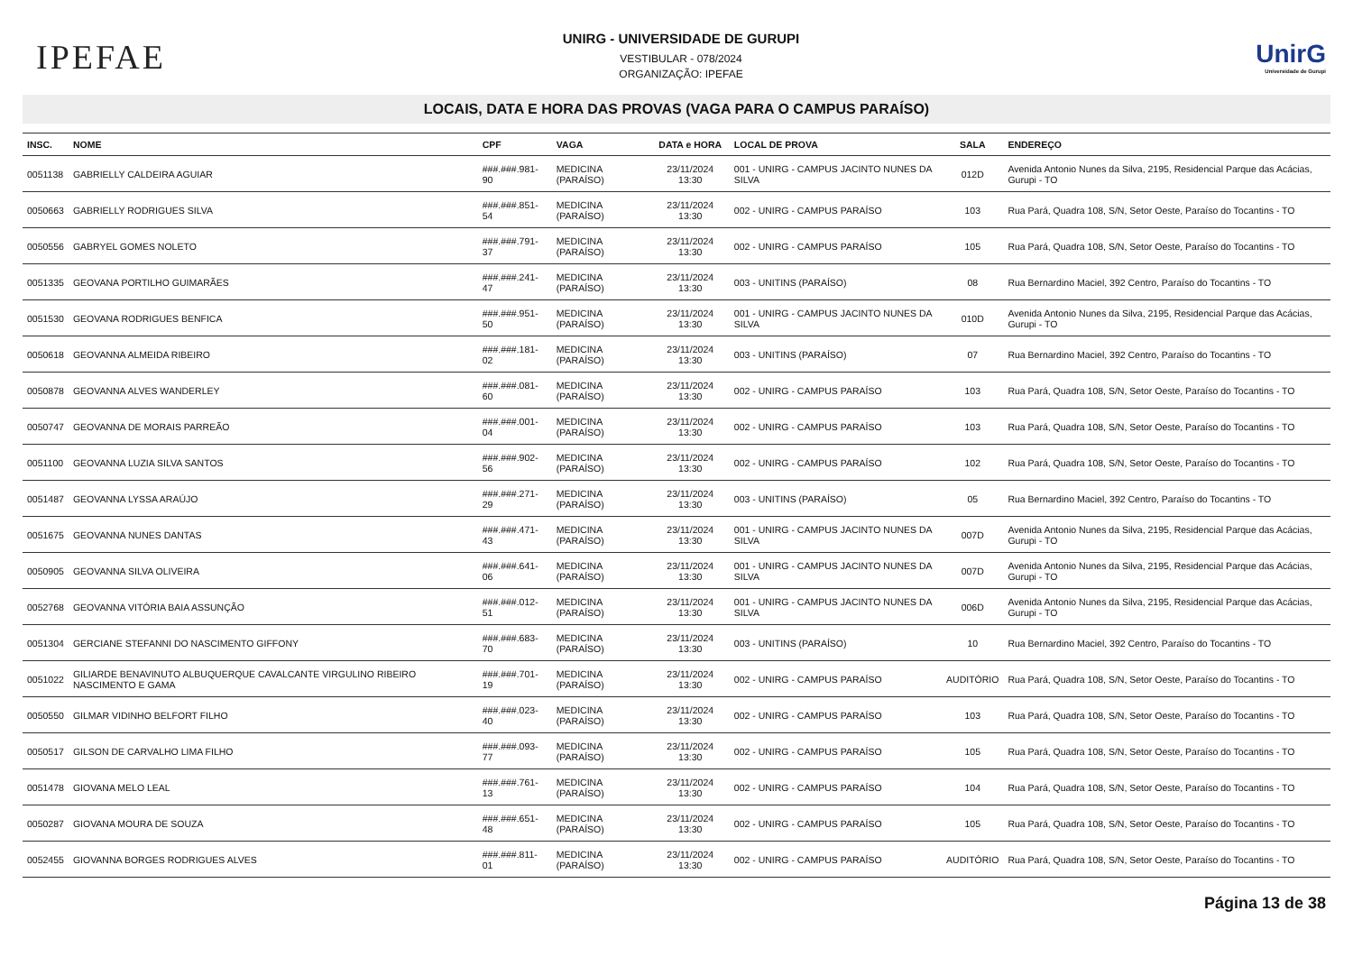IPEFAE
UNIRG - UNIVERSIDADE DE GURUPI
VESTIBULAR - 078/2024
ORGANIZAÇÃO: IPEFAE
UnirG
Universidade de Gurupi
LOCAIS, DATA E HORA DAS PROVAS (VAGA PARA O CAMPUS PARAÍSO)
| INSC. | NOME | CPF | VAGA | DATA e HORA | LOCAL DE PROVA | SALA | ENDEREÇO |
| --- | --- | --- | --- | --- | --- | --- | --- |
| 0051138 | GABRIELLY CALDEIRA AGUIAR | ###.###.981-90 | MEDICINA (PARAÍSO) | 23/11/2024 13:30 | 001 - UNIRG - CAMPUS JACINTO NUNES DA SILVA | 012D | Avenida Antonio Nunes da Silva, 2195, Residencial Parque das Acácias, Gurupi - TO |
| 0050663 | GABRIELLY RODRIGUES SILVA | ###.###.851-54 | MEDICINA (PARAÍSO) | 23/11/2024 13:30 | 002 - UNIRG - CAMPUS PARAÍSO | 103 | Rua Pará, Quadra 108, S/N, Setor Oeste, Paraíso do Tocantins - TO |
| 0050556 | GABRYEL GOMES NOLETO | ###.###.791-37 | MEDICINA (PARAÍSO) | 23/11/2024 13:30 | 002 - UNIRG - CAMPUS PARAÍSO | 105 | Rua Pará, Quadra 108, S/N, Setor Oeste, Paraíso do Tocantins - TO |
| 0051335 | GEOVANA PORTILHO GUIMARÃES | ###.###.241-47 | MEDICINA (PARAÍSO) | 23/11/2024 13:30 | 003 - UNITINS (PARAÍSO) | 08 | Rua Bernardino Maciel, 392 Centro, Paraíso do Tocantins - TO |
| 0051530 | GEOVANA RODRIGUES BENFICA | ###.###.951-50 | MEDICINA (PARAÍSO) | 23/11/2024 13:30 | 001 - UNIRG - CAMPUS JACINTO NUNES DA SILVA | 010D | Avenida Antonio Nunes da Silva, 2195, Residencial Parque das Acácias, Gurupi - TO |
| 0050618 | GEOVANNA ALMEIDA RIBEIRO | ###.###.181-02 | MEDICINA (PARAÍSO) | 23/11/2024 13:30 | 003 - UNITINS (PARAÍSO) | 07 | Rua Bernardino Maciel, 392 Centro, Paraíso do Tocantins - TO |
| 0050878 | GEOVANNA ALVES WANDERLEY | ###.###.081-60 | MEDICINA (PARAÍSO) | 23/11/2024 13:30 | 002 - UNIRG - CAMPUS PARAÍSO | 103 | Rua Pará, Quadra 108, S/N, Setor Oeste, Paraíso do Tocantins - TO |
| 0050747 | GEOVANNA DE MORAIS PARREÃO | ###.###.001-04 | MEDICINA (PARAÍSO) | 23/11/2024 13:30 | 002 - UNIRG - CAMPUS PARAÍSO | 103 | Rua Pará, Quadra 108, S/N, Setor Oeste, Paraíso do Tocantins - TO |
| 0051100 | GEOVANNA LUZIA SILVA SANTOS | ###.###.902-56 | MEDICINA (PARAÍSO) | 23/11/2024 13:30 | 002 - UNIRG - CAMPUS PARAÍSO | 102 | Rua Pará, Quadra 108, S/N, Setor Oeste, Paraíso do Tocantins - TO |
| 0051487 | GEOVANNA LYSSA ARAÚJO | ###.###.271-29 | MEDICINA (PARAÍSO) | 23/11/2024 13:30 | 003 - UNITINS (PARAÍSO) | 05 | Rua Bernardino Maciel, 392 Centro, Paraíso do Tocantins - TO |
| 0051675 | GEOVANNA NUNES DANTAS | ###.###.471-43 | MEDICINA (PARAÍSO) | 23/11/2024 13:30 | 001 - UNIRG - CAMPUS JACINTO NUNES DA SILVA | 007D | Avenida Antonio Nunes da Silva, 2195, Residencial Parque das Acácias, Gurupi - TO |
| 0050905 | GEOVANNA SILVA OLIVEIRA | ###.###.641-06 | MEDICINA (PARAÍSO) | 23/11/2024 13:30 | 001 - UNIRG - CAMPUS JACINTO NUNES DA SILVA | 007D | Avenida Antonio Nunes da Silva, 2195, Residencial Parque das Acácias, Gurupi - TO |
| 0052768 | GEOVANNA VITÓRIA BAIA ASSUNÇÃO | ###.###.012-51 | MEDICINA (PARAÍSO) | 23/11/2024 13:30 | 001 - UNIRG - CAMPUS JACINTO NUNES DA SILVA | 006D | Avenida Antonio Nunes da Silva, 2195, Residencial Parque das Acácias, Gurupi - TO |
| 0051304 | GERCIANE STEFANNI DO NASCIMENTO GIFFONY | ###.###.683-70 | MEDICINA (PARAÍSO) | 23/11/2024 13:30 | 003 - UNITINS (PARAÍSO) | 10 | Rua Bernardino Maciel, 392 Centro, Paraíso do Tocantins - TO |
| 0051022 | GILIARDE BENAVINUTO ALBUQUERQUE CAVALCANTE VIRGULINO RIBEIRO NASCIMENTO E GAMA | ###.###.701-19 | MEDICINA (PARAÍSO) | 23/11/2024 13:30 | 002 - UNIRG - CAMPUS PARAÍSO | AUDITÓRIO | Rua Pará, Quadra 108, S/N, Setor Oeste, Paraíso do Tocantins - TO |
| 0050550 | GILMAR VIDINHO BELFORT FILHO | ###.###.023-40 | MEDICINA (PARAÍSO) | 23/11/2024 13:30 | 002 - UNIRG - CAMPUS PARAÍSO | 103 | Rua Pará, Quadra 108, S/N, Setor Oeste, Paraíso do Tocantins - TO |
| 0050517 | GILSON DE CARVALHO LIMA FILHO | ###.###.093-77 | MEDICINA (PARAÍSO) | 23/11/2024 13:30 | 002 - UNIRG - CAMPUS PARAÍSO | 105 | Rua Pará, Quadra 108, S/N, Setor Oeste, Paraíso do Tocantins - TO |
| 0051478 | GIOVANA MELO LEAL | ###.###.761-13 | MEDICINA (PARAÍSO) | 23/11/2024 13:30 | 002 - UNIRG - CAMPUS PARAÍSO | 104 | Rua Pará, Quadra 108, S/N, Setor Oeste, Paraíso do Tocantins - TO |
| 0050287 | GIOVANA MOURA DE SOUZA | ###.###.651-48 | MEDICINA (PARAÍSO) | 23/11/2024 13:30 | 002 - UNIRG - CAMPUS PARAÍSO | 105 | Rua Pará, Quadra 108, S/N, Setor Oeste, Paraíso do Tocantins - TO |
| 0052455 | GIOVANNA BORGES RODRIGUES ALVES | ###.###.811-01 | MEDICINA (PARAÍSO) | 23/11/2024 13:30 | 002 - UNIRG - CAMPUS PARAÍSO | AUDITÓRIO | Rua Pará, Quadra 108, S/N, Setor Oeste, Paraíso do Tocantins - TO |
Página 13 de 38